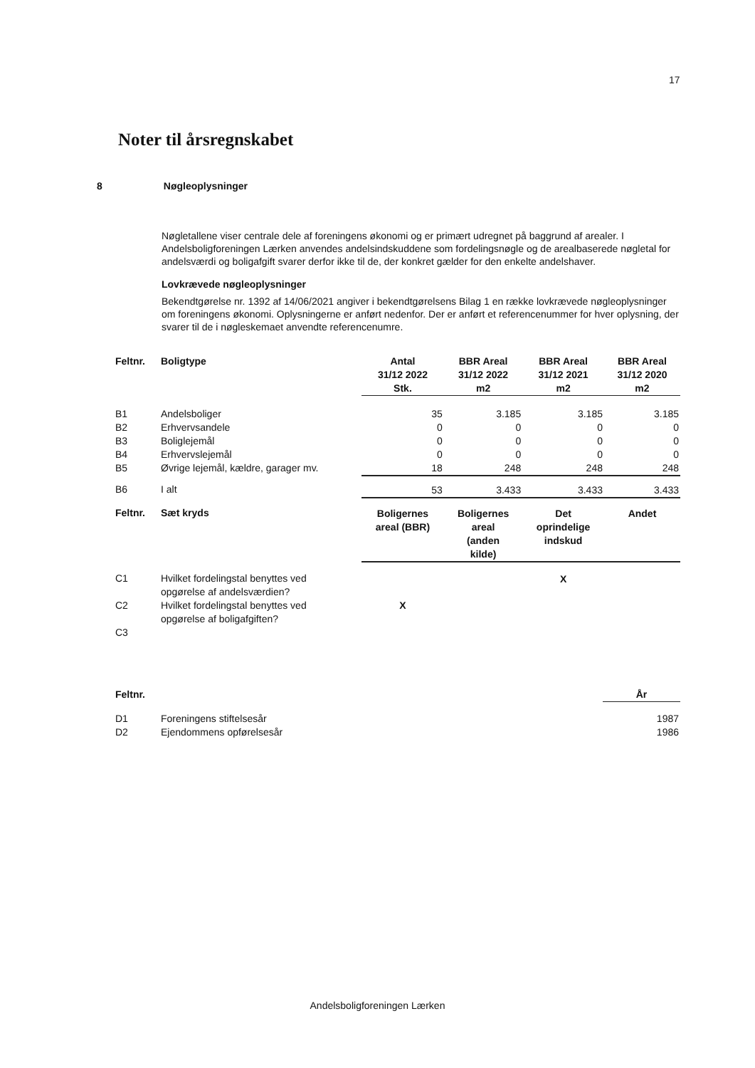17
Noter til årsregnskabet
8 Nøgleoplysninger
Nøgletallene viser centrale dele af foreningens økonomi og er primært udregnet på baggrund af arealer. I Andelsboligforeningen Lærken anvendes andelsindskuddene som fordelingsnøgle og de arealbaserede nøgletal for andelsværdi og boligafgift svarer derfor ikke til de, der konkret gælder for den enkelte andelshaver.
Lovkrævede nøgleoplysninger
Bekendtgørelse nr. 1392 af 14/06/2021 angiver i bekendtgørelsens Bilag 1 en række lovkrævede nøgleoplysninger om foreningens økonomi. Oplysningerne er anført nedenfor. Der er anført et referencenummer for hver oplysning, der svarer til de i nøgleskemaet anvendte referencenumre.
| Feltnr. | Boligtype | Antal 31/12 2022 Stk. | BBR Areal 31/12 2022 m2 | BBR Areal 31/12 2021 m2 | BBR Areal 31/12 2020 m2 |
| --- | --- | --- | --- | --- | --- |
| B1 | Andelsboliger | 35 | 3.185 | 3.185 | 3.185 |
| B2 | Erhvervsandele | 0 | 0 | 0 | 0 |
| B3 | Boliglejemål | 0 | 0 | 0 | 0 |
| B4 | Erhvervslejemål | 0 | 0 | 0 | 0 |
| B5 | Øvrige lejemål, kældre, garager mv. | 18 | 248 | 248 | 248 |
| B6 | I alt | 53 | 3.433 | 3.433 | 3.433 |
| Feltnr. | Sæt kryds | Boligernes areal (BBR) | Boligernes areal (anden kilde) | Det oprindelige indskud | Andet |
| C1 | Hvilket fordelingstal benyttes ved opgørelse af andelsværdien? | | | X | |
| C2 | Hvilket fordelingstal benyttes ved opgørelse af boligafgiften? | X | | | |
| C3 | | | | | |
| Feltnr. | | År |
| --- | --- | --- |
| D1 | Foreningens stiftelsesår | 1987 |
| D2 | Ejendommens opførelsesår | 1986 |
Andelsboligforeningen Lærken